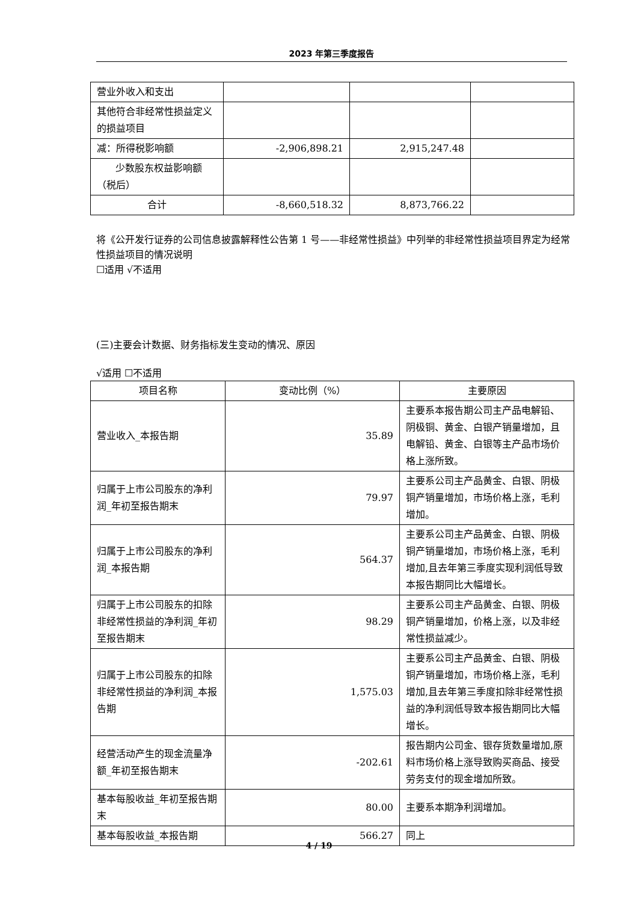2023 年第三季度报告
| 营业外收入和支出 | | | |
| 其他符合非经常性损益定义的损益项目 | | | |
| 减：所得税影响额 | -2,906,898.21 | 2,915,247.48 | |
| 少数股东权益影响额（税后） | | | |
| 合计 | -8,660,518.32 | 8,873,766.22 | |
将《公开发行证券的公司信息披露解释性公告第 1 号——非经常性损益》中列举的非经常性损益项目界定为经常性损益项目的情况说明
☐适用 √不适用
(三)主要会计数据、财务指标发生变动的情况、原因
√适用 ☐不适用
| 项目名称 | 变动比例（%） | 主要原因 |
| --- | --- | --- |
| 营业收入_本报告期 | 35.89 | 主要系本报告期公司主产品电解铅、阴极铜、黄金、白银产销量增加，且电解铅、黄金、白银等主产品市场价格上涨所致。 |
| 归属于上市公司股东的净利润_年初至报告期末 | 79.97 | 主要系公司主产品黄金、白银、阴极铜产销量增加，市场价格上涨，毛利增加。 |
| 归属于上市公司股东的净利润_本报告期 | 564.37 | 主要系公司主产品黄金、白银、阴极铜产销量增加，市场价格上涨，毛利增加,且去年第三季度实现利润低导致本报告期同比大幅增长。 |
| 归属于上市公司股东的扣除非经常性损益的净利润_年初至报告期末 | 98.29 | 主要系公司主产品黄金、白银、阴极铜产销量增加，价格上涨，以及非经常性损益减少。 |
| 归属于上市公司股东的扣除非经常性损益的净利润_本报告期 | 1,575.03 | 主要系公司主产品黄金、白银、阴极铜产销量增加，市场价格上涨，毛利增加,且去年第三季度扣除非经常性损益的净利润低导致本报告期同比大幅增长。 |
| 经营活动产生的现金流量净额_年初至报告期末 | -202.61 | 报告期内公司金、银存货数量增加,原料市场价格上涨导致购买商品、接受劳务支付的现金增加所致。 |
| 基本每股收益_年初至报告期末 | 80.00 | 主要系本期净利润增加。 |
| 基本每股收益_本报告期 | 566.27 | 同上 |
4 / 19